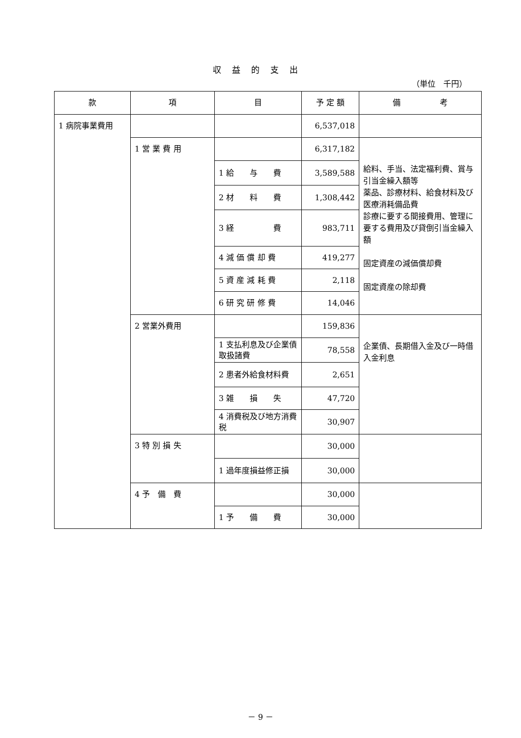収益的支出
（単位　千円）
| 款 | 項 | 目 | 予 定 額 | 備 考 |
| --- | --- | --- | --- | --- |
| 1 病院事業費用 | | | 6,537,018 | |
| | 1 営 業 費 用 | | 6,317,182 | 給料、手当、法定福利費、賞与引当金繰入額等 薬品、診療材料、給食材料及び医療消耗備品費 診療に要する間接費用、管理に要する費用及び貸倒引当金繰入額 固定資産の減価償却費 固定資産の除却費 |
| | | 1 給 与 費 | 3,589,588 | |
| | | 2 材 料 費 | 1,308,442 | |
| | | 3 経 費 | 983,711 | |
| | | 4 減 価 償 却 費 | 419,277 | |
| | | 5 資 産 減 耗 費 | 2,118 | |
| | | 6 研 究 研 修 費 | 14,046 | |
| | 2 営業外費用 | | 159,836 | 企業債、長期借入金及び一時借入金利息 |
| | | 1 支払利息及び企業債取扱諸費 | 78,558 | |
| | | 2 患者外給食材料費 | 2,651 | |
| | | 3 雑 損 失 | 47,720 | |
| | | 4 消費税及び地方消費税 | 30,907 | |
| | 3 特 別 損 失 | | 30,000 | |
| | | 1 過年度損益修正損 | 30,000 | |
| | 4 予 備 費 | | 30,000 | |
| | | 1 予 備 費 | 30,000 | |
－ 9 －